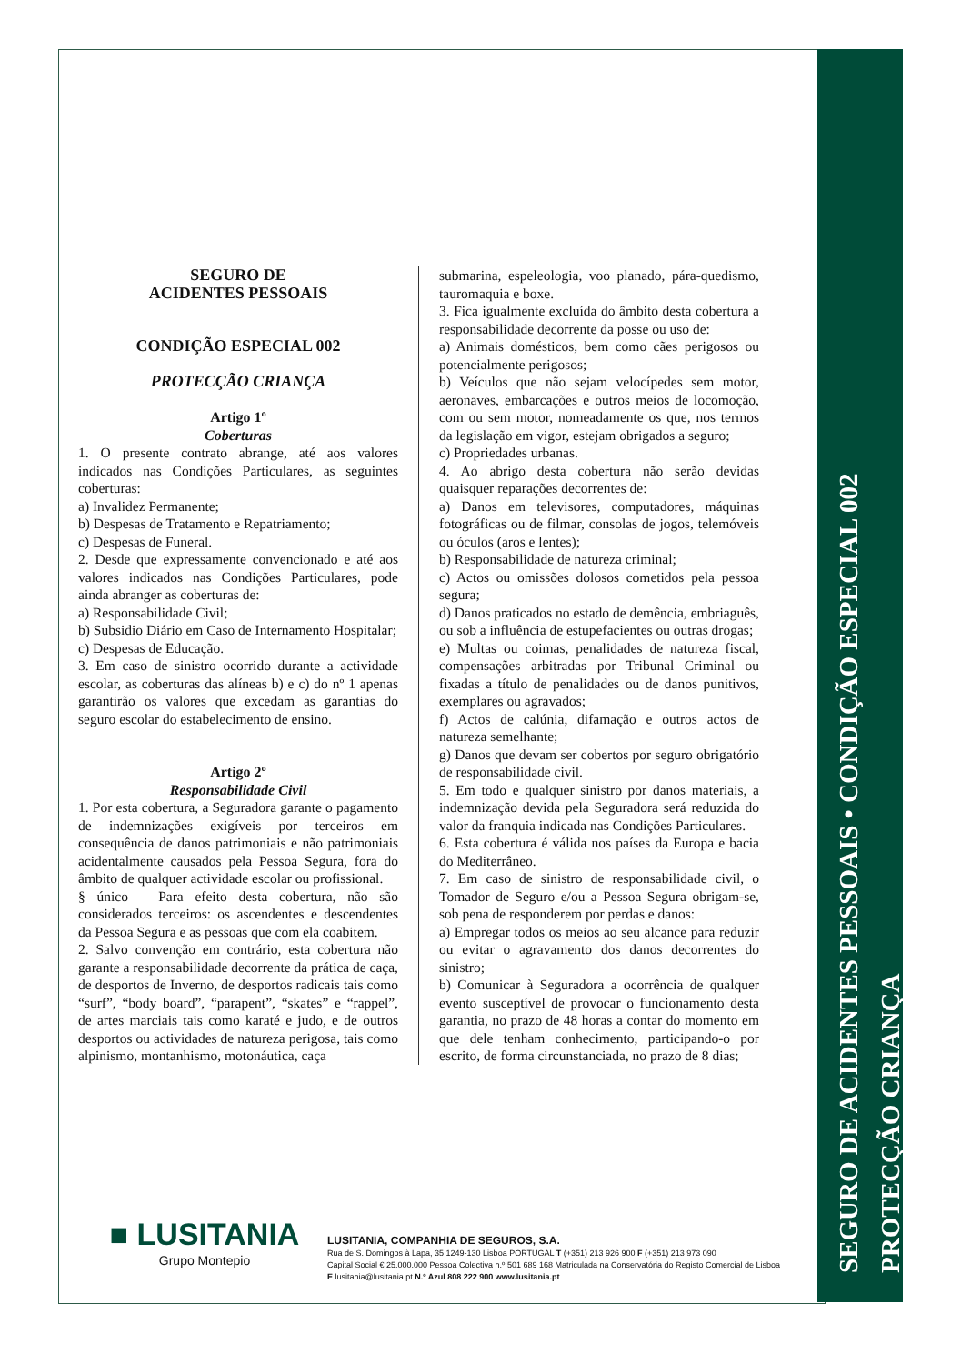SEGURO DE ACIDENTES PESSOAIS • CONDIÇÃO ESPECIAL 002
PROTECÇÃO CRIANÇA
SEGURO DE
ACIDENTES PESSOAIS
CONDIÇÃO ESPECIAL 002
PROTECÇÃO CRIANÇA
Artigo 1º
Coberturas
1. O presente contrato abrange, até aos valores indicados nas Condições Particulares, as seguintes coberturas:
a) Invalidez Permanente;
b) Despesas de Tratamento e Repatriamento;
c) Despesas de Funeral.
2. Desde que expressamente convencionado e até aos valores indicados nas Condições Particulares, pode ainda abranger as coberturas de:
a) Responsabilidade Civil;
b) Subsidio Diário em Caso de Internamento Hospitalar;
c) Despesas de Educação.
3. Em caso de sinistro ocorrido durante a actividade escolar, as coberturas das alíneas b) e c) do nº 1 apenas garantirão os valores que excedam as garantias do seguro escolar do estabelecimento de ensino.
Artigo 2º
Responsabilidade Civil
1. Por esta cobertura, a Seguradora garante o pagamento de indemnizações exigíveis por terceiros em consequência de danos patrimoniais e não patrimoniais acidentalmente causados pela Pessoa Segura, fora do âmbito de qualquer actividade escolar ou profissional.
§ único – Para efeito desta cobertura, não são considerados terceiros: os ascendentes e descendentes da Pessoa Segura e as pessoas que com ela coabitem.
2. Salvo convenção em contrário, esta cobertura não garante a responsabilidade decorrente da prática de caça, de desportos de Inverno, de desportos radicais tais como “surf”, “body board”, “parapent”, “skates” e “rappel”, de artes marciais tais como karaté e judo, e de outros desportos ou actividades de natureza perigosa, tais como alpinismo, montanhismo, motonáutica, caça
submarina, espeleologia, voo planado, pára-quedismo, tauromaquia e boxe.
3. Fica igualmente excluída do âmbito desta cobertura a responsabilidade decorrente da posse ou uso de:
a) Animais domésticos, bem como cães perigosos ou potencialmente perigosos;
b) Veículos que não sejam velocípedes sem motor, aeronaves, embarcações e outros meios de locomoção, com ou sem motor, nomeadamente os que, nos termos da legislação em vigor, estejam obrigados a seguro;
c) Propriedades urbanas.
4. Ao abrigo desta cobertura não serão devidas quaisquer reparações decorrentes de:
a) Danos em televisores, computadores, máquinas fotográficas ou de filmar, consolas de jogos, telemóveis ou óculos (aros e lentes);
b) Responsabilidade de natureza criminal;
c) Actos ou omissões dolosos cometidos pela pessoa segura;
d) Danos praticados no estado de demência, embriaguês, ou sob a influência de estupefacientes ou outras drogas;
e) Multas ou coimas, penalidades de natureza fiscal, compensações arbitradas por Tribunal Criminal ou fixadas a título de penalidades ou de danos punitivos, exemplares ou agravados;
f) Actos de calúnia, difamação e outros actos de natureza semelhante;
g) Danos que devam ser cobertos por seguro obrigatório de responsabilidade civil.
5. Em todo e qualquer sinistro por danos materiais, a indemnização devida pela Seguradora será reduzida do valor da franquia indicada nas Condições Particulares.
6. Esta cobertura é válida nos países da Europa e bacia do Mediterrâneo.
7. Em caso de sinistro de responsabilidade civil, o Tomador de Seguro e/ou a Pessoa Segura obrigam-se, sob pena de responderem por perdas e danos:
a) Empregar todos os meios ao seu alcance para reduzir ou evitar o agravamento dos danos decorrentes do sinistro;
b) Comunicar à Seguradora a ocorrência de qualquer evento susceptível de provocar o funcionamento desta garantia, no prazo de 48 horas a contar do momento em que dele tenham conhecimento, participando-o por escrito, de forma circunstanciada, no prazo de 8 dias;
■ LUSITANIA
Grupo Montepio
LUSITANIA, COMPANHIA DE SEGUROS, S.A.
Rua de S. Domingos à Lapa, 35 1249-130 Lisboa PORTUGAL T (+351) 213 926 900 F (+351) 213 973 090
Capital Social € 25.000.000 Pessoa Colectiva n.º 501 689 168 Matriculada na Conservatória do Registo Comercial de Lisboa
E lusitania@lusitania.pt N.º Azul 808 222 900 www.lusitania.pt